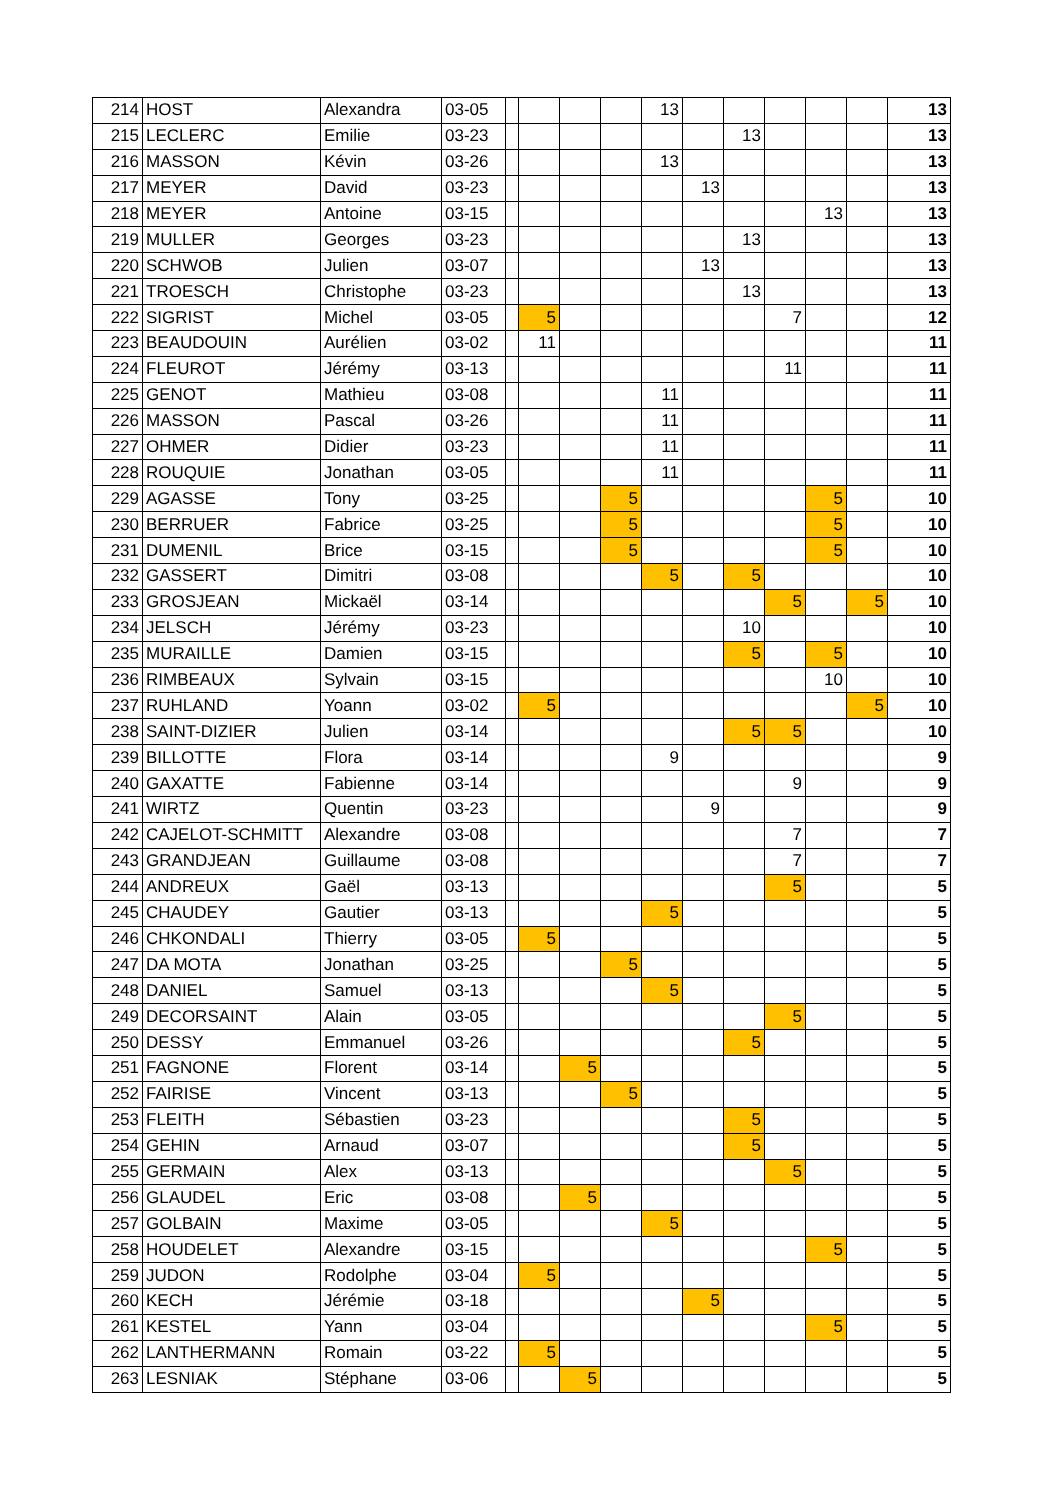| 214 | HOST | Alexandra | 03-05 | | | | | 13 | | | | | | 13 |
| 215 | LECLERC | Emilie | 03-23 | | | | | | | 13 | | | | 13 |
| 216 | MASSON | Kévin | 03-26 | | | | | 13 | | | | | | 13 |
| 217 | MEYER | David | 03-23 | | | | | | 13 | | | | | 13 |
| 218 | MEYER | Antoine | 03-15 | | | | | | | | | 13 | | 13 |
| 219 | MULLER | Georges | 03-23 | | | | | | | 13 | | | | 13 |
| 220 | SCHWOB | Julien | 03-07 | | | | | | 13 | | | | | 13 |
| 221 | TROESCH | Christophe | 03-23 | | | | | | | 13 | | | | 13 |
| 222 | SIGRIST | Michel | 03-05 | | 5 | | | | | | 7 | | | 12 |
| 223 | BEAUDOUIN | Aurélien | 03-02 | | 11 | | | | | | | | | 11 |
| 224 | FLEUROT | Jérémy | 03-13 | | | | | | | | 11 | | | 11 |
| 225 | GENOT | Mathieu | 03-08 | | | | | 11 | | | | | | 11 |
| 226 | MASSON | Pascal | 03-26 | | | | | 11 | | | | | | 11 |
| 227 | OHMER | Didier | 03-23 | | | | | 11 | | | | | | 11 |
| 228 | ROUQUIE | Jonathan | 03-05 | | | | | 11 | | | | | | 11 |
| 229 | AGASSE | Tony | 03-25 | | | | 5 | | | | | 5 | | 10 |
| 230 | BERRUER | Fabrice | 03-25 | | | | 5 | | | | | 5 | | 10 |
| 231 | DUMENIL | Brice | 03-15 | | | | 5 | | | | | 5 | | 10 |
| 232 | GASSERT | Dimitri | 03-08 | | | | | 5 | | 5 | | | | 10 |
| 233 | GROSJEAN | Mickaël | 03-14 | | | | | | | | 5 | | 5 | 10 |
| 234 | JELSCH | Jérémy | 03-23 | | | | | | | 10 | | | | 10 |
| 235 | MURAILLE | Damien | 03-15 | | | | | | | 5 | | 5 | | 10 |
| 236 | RIMBEAUX | Sylvain | 03-15 | | | | | | | | | 10 | | 10 |
| 237 | RUHLAND | Yoann | 03-02 | | 5 | | | | | | | | 5 | 10 |
| 238 | SAINT-DIZIER | Julien | 03-14 | | | | | | | 5 | 5 | | | 10 |
| 239 | BILLOTTE | Flora | 03-14 | | | | | 9 | | | | | | 9 |
| 240 | GAXATTE | Fabienne | 03-14 | | | | | | | | 9 | | | 9 |
| 241 | WIRTZ | Quentin | 03-23 | | | | | | 9 | | | | | 9 |
| 242 | CAJELOT-SCHMITT | Alexandre | 03-08 | | | | | | | | 7 | | | 7 |
| 243 | GRANDJEAN | Guillaume | 03-08 | | | | | | | | 7 | | | 7 |
| 244 | ANDREUX | Gaël | 03-13 | | | | | | | | 5 | | | 5 |
| 245 | CHAUDEY | Gautier | 03-13 | | | | | 5 | | | | | | 5 |
| 246 | CHKONDALI | Thierry | 03-05 | | 5 | | | | | | | | | 5 |
| 247 | DA MOTA | Jonathan | 03-25 | | | | 5 | | | | | | | 5 |
| 248 | DANIEL | Samuel | 03-13 | | | | | 5 | | | | | | 5 |
| 249 | DECORSAINT | Alain | 03-05 | | | | | | | | 5 | | | 5 |
| 250 | DESSY | Emmanuel | 03-26 | | | | | | | 5 | | | | 5 |
| 251 | FAGNONE | Florent | 03-14 | | | 5 | | | | | | | | 5 |
| 252 | FAIRISE | Vincent | 03-13 | | | | 5 | | | | | | | 5 |
| 253 | FLEITH | Sébastien | 03-23 | | | | | | | 5 | | | | 5 |
| 254 | GEHIN | Arnaud | 03-07 | | | | | | | 5 | | | | 5 |
| 255 | GERMAIN | Alex | 03-13 | | | | | | | | 5 | | | 5 |
| 256 | GLAUDEL | Eric | 03-08 | | | 5 | | | | | | | | 5 |
| 257 | GOLBAIN | Maxime | 03-05 | | | | | 5 | | | | | | 5 |
| 258 | HOUDELET | Alexandre | 03-15 | | | | | | | | | 5 | | 5 |
| 259 | JUDON | Rodolphe | 03-04 | | 5 | | | | | | | | | 5 |
| 260 | KECH | Jérémie | 03-18 | | | | | | 5 | | | | | 5 |
| 261 | KESTEL | Yann | 03-04 | | | | | | | | | 5 | | 5 |
| 262 | LANTHERMANN | Romain | 03-22 | | 5 | | | | | | | | | 5 |
| 263 | LESNIAK | Stéphane | 03-06 | | | 5 | | | | | | | | 5 |